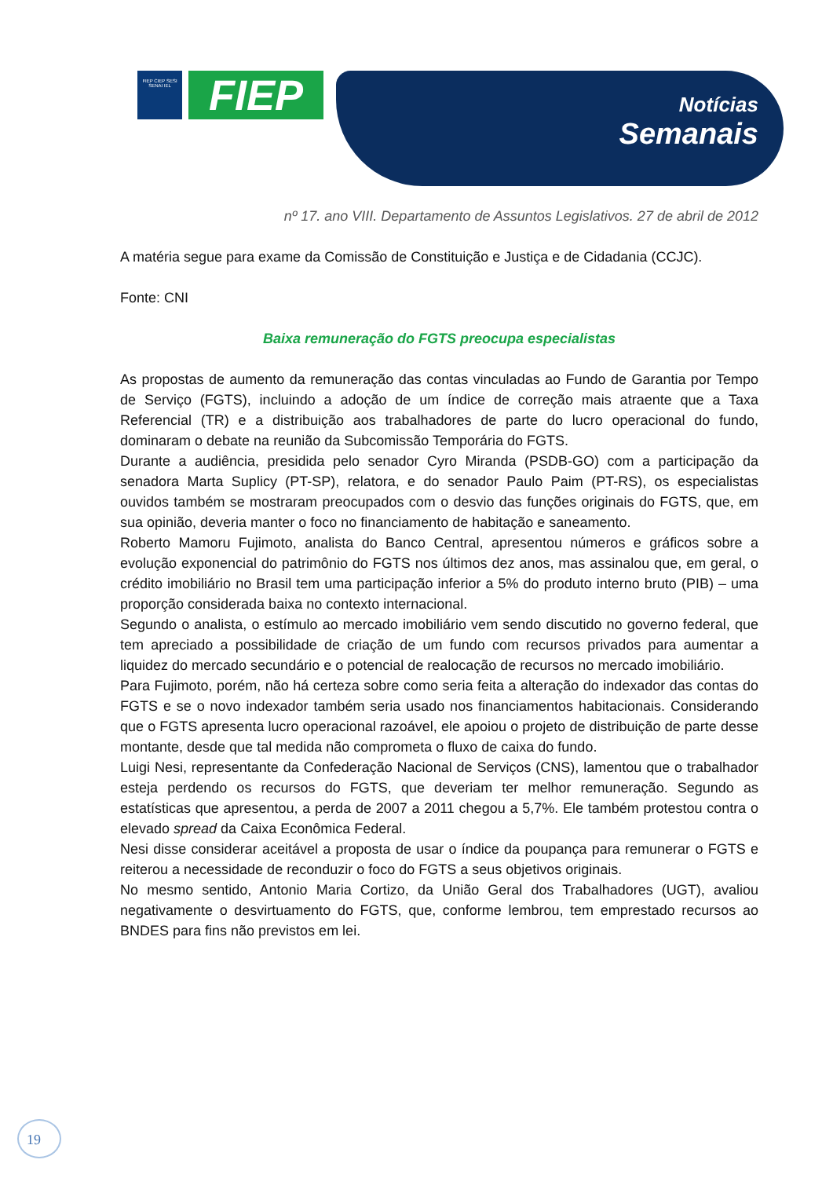FIEP CIEP SESI SENAI IEL
FIEP
Notícias
Semanais
nº 17. ano VIII. Departamento de Assuntos Legislativos. 27 de abril de 2012
A matéria segue para exame da Comissão de Constituição e Justiça e de Cidadania (CCJC).
Fonte: CNI
Baixa remuneração do FGTS preocupa especialistas
As propostas de aumento da remuneração das contas vinculadas ao Fundo de Garantia por Tempo de Serviço (FGTS), incluindo a adoção de um índice de correção mais atraente que a Taxa Referencial (TR) e a distribuição aos trabalhadores de parte do lucro operacional do fundo, dominaram o debate na reunião da Subcomissão Temporária do FGTS.
Durante a audiência, presidida pelo senador Cyro Miranda (PSDB-GO) com a participação da senadora Marta Suplicy (PT-SP), relatora, e do senador Paulo Paim (PT-RS), os especialistas ouvidos também se mostraram preocupados com o desvio das funções originais do FGTS, que, em sua opinião, deveria manter o foco no financiamento de habitação e saneamento.
Roberto Mamoru Fujimoto, analista do Banco Central, apresentou números e gráficos sobre a evolução exponencial do patrimônio do FGTS nos últimos dez anos, mas assinalou que, em geral, o crédito imobiliário no Brasil tem uma participação inferior a 5% do produto interno bruto (PIB) – uma proporção considerada baixa no contexto internacional.
Segundo o analista, o estímulo ao mercado imobiliário vem sendo discutido no governo federal, que tem apreciado a possibilidade de criação de um fundo com recursos privados para aumentar a liquidez do mercado secundário e o potencial de realocação de recursos no mercado imobiliário.
Para Fujimoto, porém, não há certeza sobre como seria feita a alteração do indexador das contas do FGTS e se o novo indexador também seria usado nos financiamentos habitacionais. Considerando que o FGTS apresenta lucro operacional razoável, ele apoiou o projeto de distribuição de parte desse montante, desde que tal medida não comprometa o fluxo de caixa do fundo.
Luigi Nesi, representante da Confederação Nacional de Serviços (CNS), lamentou que o trabalhador esteja perdendo os recursos do FGTS, que deveriam ter melhor remuneração. Segundo as estatísticas que apresentou, a perda de 2007 a 2011 chegou a 5,7%. Ele também protestou contra o elevado spread da Caixa Econômica Federal.
Nesi disse considerar aceitável a proposta de usar o índice da poupança para remunerar o FGTS e reiterou a necessidade de reconduzir o foco do FGTS a seus objetivos originais.
No mesmo sentido, Antonio Maria Cortizo, da União Geral dos Trabalhadores (UGT), avaliou negativamente o desvirtuamento do FGTS, que, conforme lembrou, tem emprestado recursos ao BNDES para fins não previstos em lei.
19